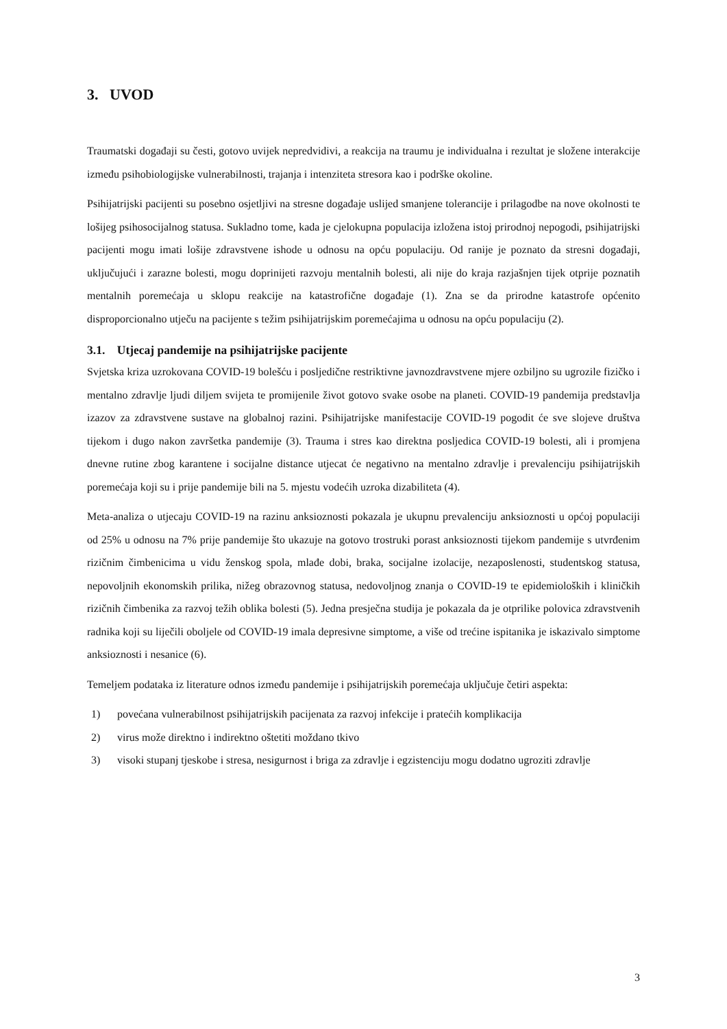3. UVOD
Traumatski događaji su česti, gotovo uvijek nepredvidivi, a reakcija na traumu je individualna i rezultat je složene interakcije između psihobiologijske vulnerabilnosti, trajanja i intenziteta stresora kao i podrške okoline.
Psihijatrijski pacijenti su posebno osjetljivi na stresne događaje uslijed smanjene tolerancije i prilagodbe na nove okolnosti te lošijeg psihosocijalnog statusa. Sukladno tome, kada je cjelokupna populacija izložena istoj prirodnoj nepogodi, psihijatrijski pacijenti mogu imati lošije zdravstvene ishode u odnosu na opću populaciju. Od ranije je poznato da stresni događaji, uključujući i zarazne bolesti, mogu doprinijeti razvoju mentalnih bolesti, ali nije do kraja razjašnjen tijek otprije poznatih mentalnih poremećaja u sklopu reakcije na katastrofične događaje (1). Zna se da prirodne katastrofe općenito disproporcionalno utječu na pacijente s težim psihijatrijskim poremećajima u odnosu na opću populaciju (2).
3.1. Utjecaj pandemije na psihijatrijske pacijente
Svjetska kriza uzrokovana COVID-19 bolešću i posljedične restriktivne javnozdravstvene mjere ozbiljno su ugrozile fizičko i mentalno zdravlje ljudi diljem svijeta te promijenile život gotovo svake osobe na planeti. COVID-19 pandemija predstavlja izazov za zdravstvene sustave na globalnoj razini. Psihijatrijske manifestacije COVID-19 pogodit će sve slojeve društva tijekom i dugo nakon završetka pandemije (3). Trauma i stres kao direktna posljedica COVID-19 bolesti, ali i promjena dnevne rutine zbog karantene i socijalne distance utjecat će negativno na mentalno zdravlje i prevalenciju psihijatrijskih poremećaja koji su i prije pandemije bili na 5. mjestu vodećih uzroka dizabiliteta (4).
Meta-analiza o utjecaju COVID-19 na razinu anksioznosti pokazala je ukupnu prevalenciju anksioznosti u općoj populaciji od 25% u odnosu na 7% prije pandemije što ukazuje na gotovo trostruki porast anksioznosti tijekom pandemije s utvrđenim rizičnim čimbenicima u vidu ženskog spola, mlađe dobi, braka, socijalne izolacije, nezaposlenosti, studentskog statusa, nepovoljnih ekonomskih prilika, nižeg obrazovnog statusa, nedovoljnog znanja o COVID-19 te epidemioloških i kliničkih rizičnih čimbenika za razvoj težih oblika bolesti (5). Jedna presječna studija je pokazala da je otprilike polovica zdravstvenih radnika koji su liječili oboljele od COVID-19 imala depresivne simptome, a više od trećine ispitanika je iskazivalo simptome anksioznosti i nesanice (6).
Temeljem podataka iz literature odnos između pandemije i psihijatrijskih poremećaja uključuje četiri aspekta:
1) povećana vulnerabilnost psihijatrijskih pacijenata za razvoj infekcije i pratećih komplikacija
2) virus može direktno i indirektno oštetiti moždano tkivo
3) visoki stupanj tjeskobe i stresa, nesigurnost i briga za zdravlje i egzistenciju mogu dodatno ugroziti zdravlje
3